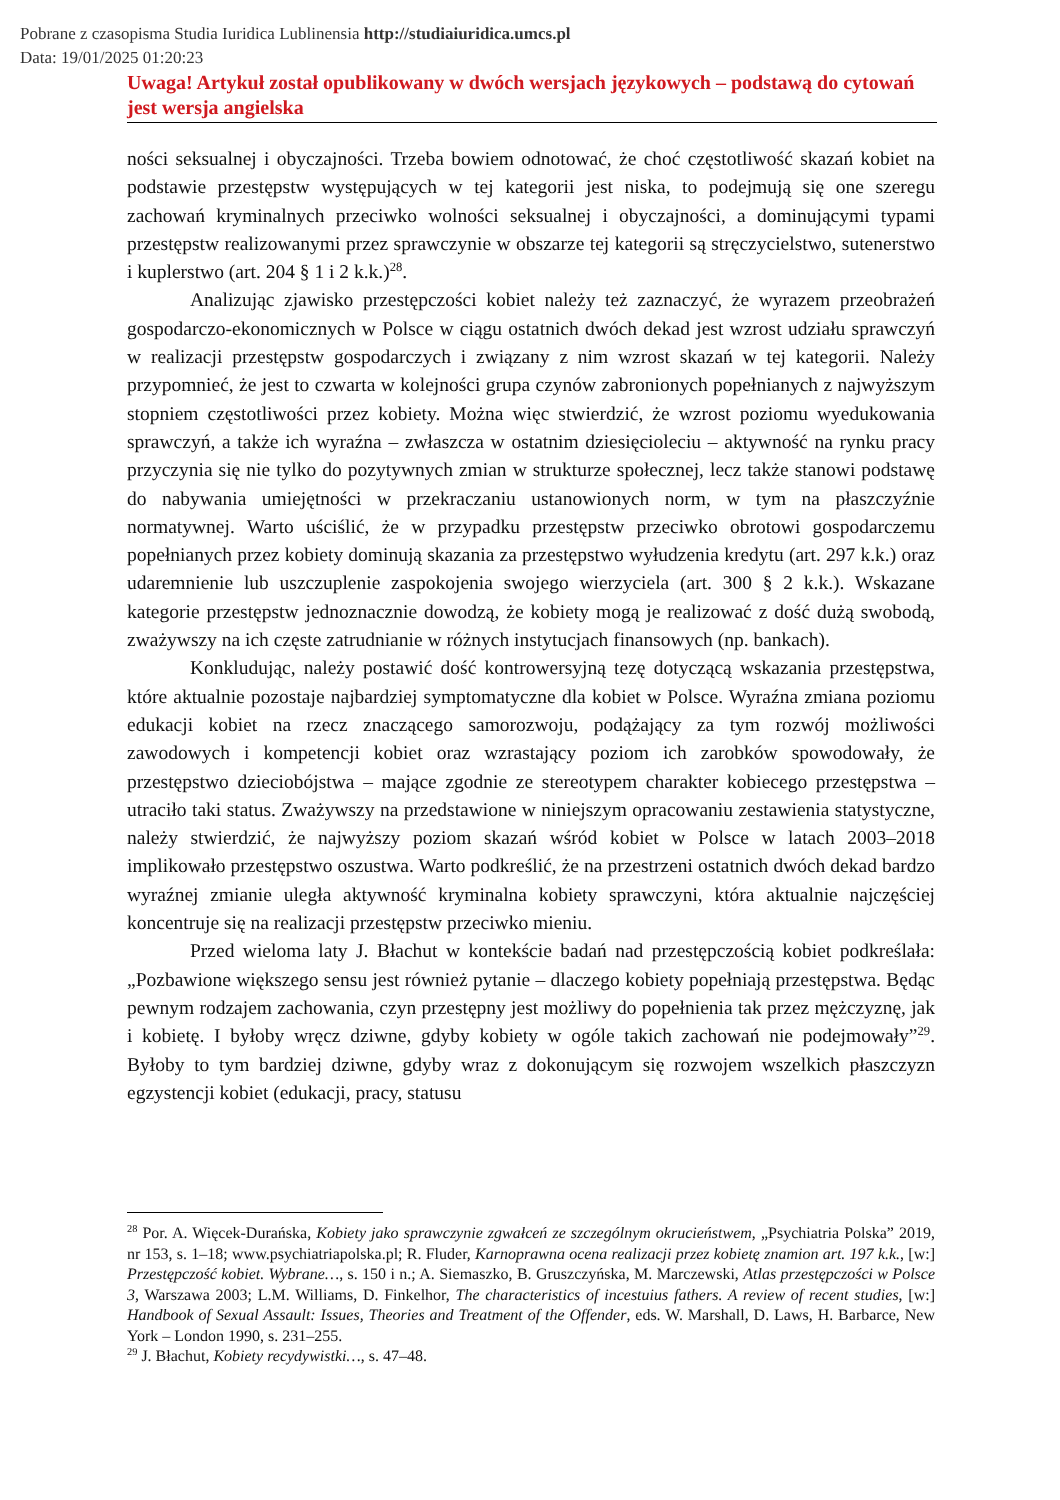Pobrane z czasopisma Studia Iuridica Lublinensia http://studiaiuridica.umcs.pl
Data: 19/01/2025 01:20:23
Uwaga! Artykuł został opublikowany w dwóch wersjach językowych – podstawą do cytowań jest wersja angielska
ności seksualnej i obyczajności. Trzeba bowiem odnotować, że choć częstotliwość skazań kobiet na podstawie przestępstw występujących w tej kategorii jest niska, to podejmują się one szeregu zachowań kryminalnych przeciwko wolności seksualnej i obyczajności, a dominującymi typami przestępstw realizowanymi przez sprawczynie w obszarze tej kategorii są stręczycielstwo, sutenerstwo i kuplerstwo (art. 204 § 1 i 2 k.k.)<sup>28</sup>.
Analizując zjawisko przestępczości kobiet należy też zaznaczyć, że wyrazem przeobrażeń gospodarczo-ekonomicznych w Polsce w ciągu ostatnich dwóch dekad jest wzrost udziału sprawczyń w realizacji przestępstw gospodarczych i związany z nim wzrost skazań w tej kategorii. Należy przypomnieć, że jest to czwarta w kolejności grupa czynów zabronionych popełnianych z najwyższym stopniem częstotliwości przez kobiety. Można więc stwierdzić, że wzrost poziomu wyedukowania sprawczyń, a także ich wyraźna – zwłaszcza w ostatnim dziesięcioleciu – aktywność na rynku pracy przyczynia się nie tylko do pozytywnych zmian w strukturze społecznej, lecz także stanowi podstawę do nabywania umiejętności w przekraczaniu ustanowionych norm, w tym na płaszczyźnie normatywnej. Warto uściślić, że w przypadku przestępstw przeciwko obrotowi gospodarczemu popełnianych przez kobiety dominują skazania za przestępstwo wyłudzenia kredytu (art. 297 k.k.) oraz udaremnienie lub uszczuplenie zaspokojenia swojego wierzyciela (art. 300 § 2 k.k.). Wskazane kategorie przestępstw jednoznacznie dowodzą, że kobiety mogą je realizować z dość dużą swobodą, zważywszy na ich częste zatrudnianie w różnych instytucjach finansowych (np. bankach).
Konkludując, należy postawić dość kontrowersyjną tezę dotyczącą wskazania przestępstwa, które aktualnie pozostaje najbardziej symptomatyczne dla kobiet w Polsce. Wyraźna zmiana poziomu edukacji kobiet na rzecz znaczącego samorozwoju, podążający za tym rozwój możliwości zawodowych i kompetencji kobiet oraz wzrastający poziom ich zarobków spowodowały, że przestępstwo dzieciobójstwa – mające zgodnie ze stereotypem charakter kobiecego przestępstwa – utraciło taki status. Zważywszy na przedstawione w niniejszym opracowaniu zestawienia statystyczne, należy stwierdzić, że najwyższy poziom skazań wśród kobiet w Polsce w latach 2003–2018 implikowało przestępstwo oszustwa. Warto podkreślić, że na przestrzeni ostatnich dwóch dekad bardzo wyraźnej zmianie uległa aktywność kryminalna kobiety sprawczyni, która aktualnie najczęściej koncentruje się na realizacji przestępstw przeciwko mieniu.
Przed wieloma laty J. Błachut w kontekście badań nad przestępczością kobiet podkreślała: „Pozbawione większego sensu jest również pytanie – dlaczego kobiety popełniają przestępstwa. Będąc pewnym rodzajem zachowania, czyn przestępny jest możliwy do popełnienia tak przez mężczyznę, jak i kobietę. I byłoby wręcz dziwne, gdyby kobiety w ogóle takich zachowań nie podejmowały”<sup>29</sup>. Byłoby to tym bardziej dziwne, gdyby wraz z dokonującym się rozwojem wszelkich płaszczyzn egzystencji kobiet (edukacji, pracy, statusu
<sup>28</sup> Por. A. Więcek-Durańska, Kobiety jako sprawczynie zgwałceń ze szczególnym okrucieństwem, „Psychiatria Polska” 2019, nr 153, s. 1–18; www.psychiatriapolska.pl; R. Fluder, Karnoprawna ocena realizacji przez kobietę znamion art. 197 k.k., [w:] Przestępczość kobiet. Wybrane…, s. 150 i n.; A. Siemaszko, B. Gruszczyńska, M. Marczewski, Atlas przestępczości w Polsce 3, Warszawa 2003; L.M. Williams, D. Finkelhor, The characteristics of incestuius fathers. A review of recent studies, [w:] Handbook of Sexual Assault: Issues, Theories and Treatment of the Offender, eds. W. Marshall, D. Laws, H. Barbarce, New York – London 1990, s. 231–255.
<sup>29</sup> J. Błachut, Kobiety recydywistki…, s. 47–48.